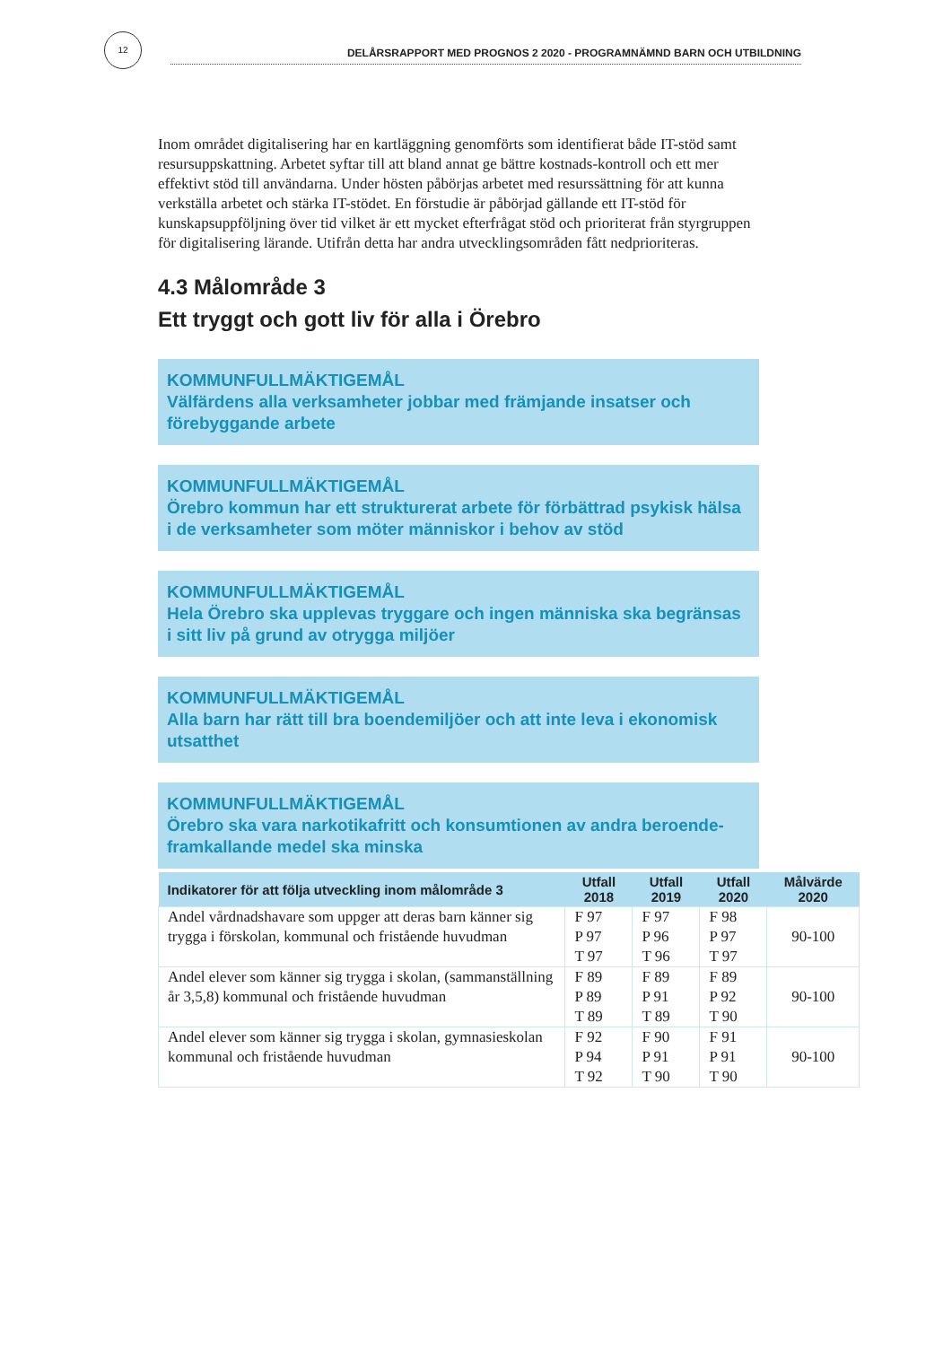12
DELÅRSRAPPORT MED PROGNOS 2 2020 - PROGRAMNÄMND BARN OCH UTBILDNING
Inom området digitalisering har en kartläggning genomförts som identifierat både IT-stöd samt resursuppskattning. Arbetet syftar till att bland annat ge bättre kostnads-kontroll och ett mer effektivt stöd till användarna. Under hösten påbörjas arbetet med resurssättning för att kunna verkställa arbetet och stärka IT-stödet. En förstudie är påbörjad gällande ett IT-stöd för kunskapsuppföljning över tid vilket är ett mycket efterfrågat stöd och prioriterat från styrgruppen för digitalisering lärande. Utifrån detta har andra utvecklingsområden fått nedprioriteras.
4.3 Målområde 3
Ett tryggt och gott liv för alla i Örebro
KOMMUNFULLMÄKTIGEMÅL
Välfärdens alla verksamheter jobbar med främjande insatser och förebyggande arbete
KOMMUNFULLMÄKTIGEMÅL
Örebro kommun har ett strukturerat arbete för förbättrad psykisk hälsa i de verksamheter som möter människor i behov av stöd
KOMMUNFULLMÄKTIGEMÅL
Hela Örebro ska upplevas tryggare och ingen människa ska begränsas i sitt liv på grund av otrygga miljöer
KOMMUNFULLMÄKTIGEMÅL
Alla barn har rätt till bra boendemiljöer och att inte leva i ekonomisk utsatthet
KOMMUNFULLMÄKTIGEMÅL
Örebro ska vara narkotikafritt och konsumtionen av andra beroende-framkallande medel ska minska
| Indikatorer för att följa utveckling inom målområde 3 | Utfall 2018 | Utfall 2019 | Utfall 2020 | Målvärde 2020 |
| --- | --- | --- | --- | --- |
| Andel vårdnadshavare som uppger att deras barn känner sig trygga i förskolan, kommunal och fristående huvudman | F 97 P 97 T 97 | F 97 P 96 T 96 | F 98 P 97 T 97 | 90-100 |
| Andel elever som känner sig trygga i skolan, (sammanställning år 3,5,8) kommunal och fristående huvudman | F 89 P 89 T 89 | F 89 P 91 T 89 | F 89 P 92 T 90 | 90-100 |
| Andel elever som känner sig trygga i skolan, gymnasieskolan kommunal och fristående huvudman | F 92 P 94 T 92 | F 90 P 91 T 90 | F 91 P 91 T 90 | 90-100 |